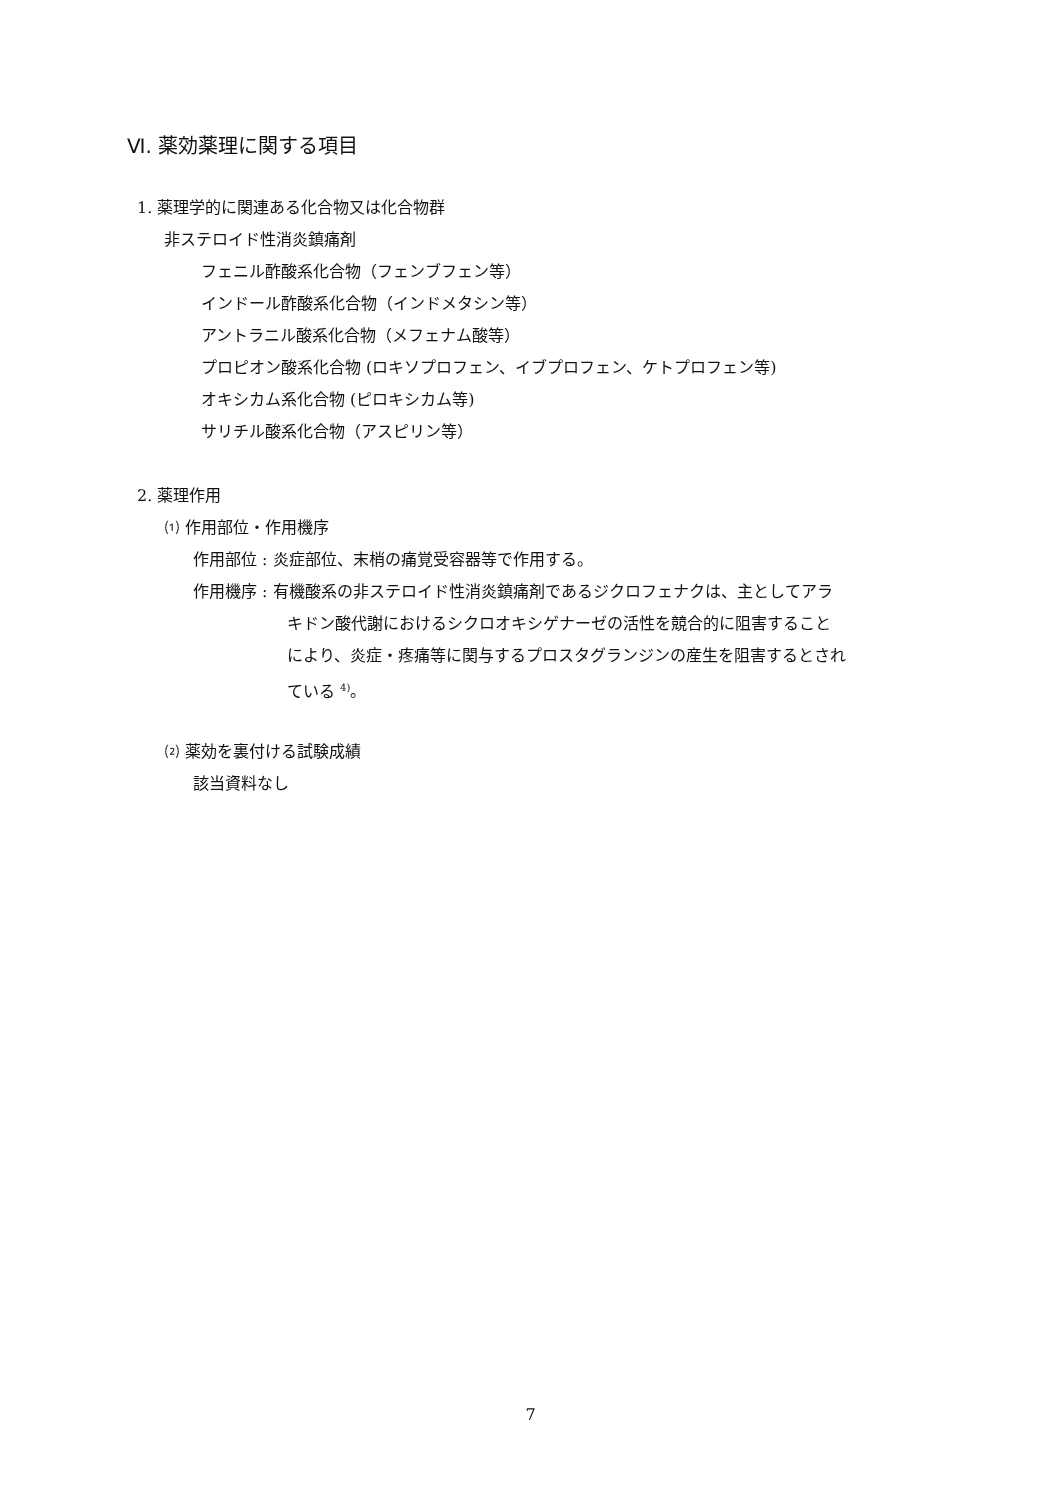Ⅵ. 薬効薬理に関する項目
1. 薬理学的に関連ある化合物又は化合物群
非ステロイド性消炎鎮痛剤
フェニル酢酸系化合物（フェンブフェン等）
インドール酢酸系化合物（インドメタシン等）
アントラニル酸系化合物（メフェナム酸等）
プロピオン酸系化合物 (ロキソプロフェン、イブプロフェン、ケトプロフェン等)
オキシカム系化合物 (ピロキシカム等)
サリチル酸系化合物（アスピリン等）
2. 薬理作用
⑴ 作用部位・作用機序
作用部位 : 炎症部位、末梢の痛覚受容器等で作用する。
作用機序 : 有機酸系の非ステロイド性消炎鎮痛剤であるジクロフェナクは、主としてアラ
キドン酸代謝におけるシクロオキシゲナーゼの活性を競合的に阻害すること
により、炎症・疼痛等に関与するプロスタグランジンの産生を阻害するとされ
ている <sup>4)</sup>。
⑵ 薬効を裏付ける試験成績
該当資料なし
7